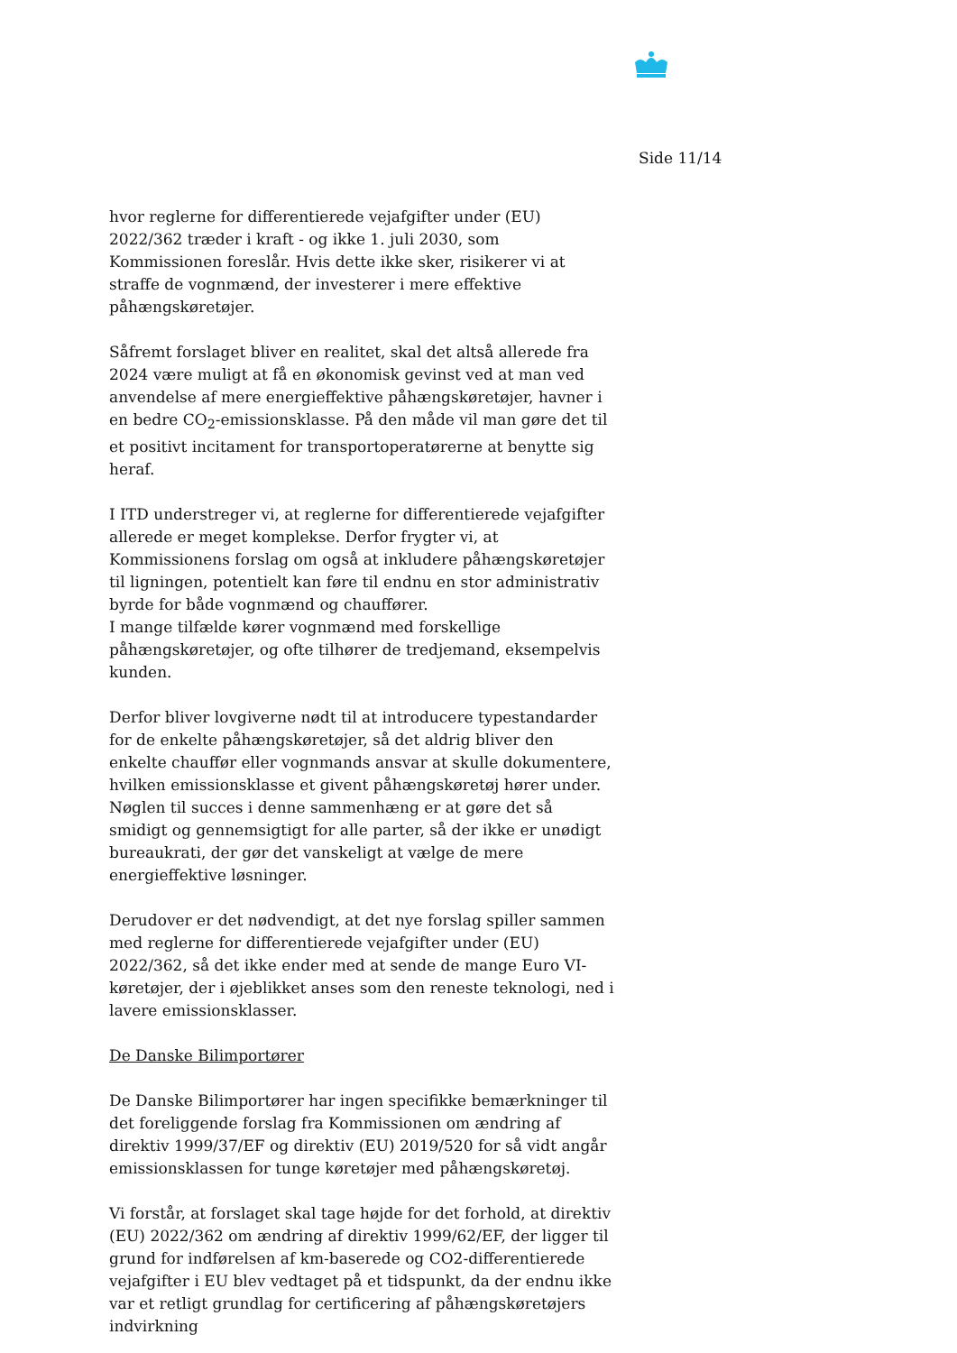Side 11/14
hvor reglerne for differentierede vejafgifter under (EU) 2022/362 træder i kraft - og ikke 1. juli 2030, som Kommissionen foreslår. Hvis dette ikke sker, risikerer vi at straffe de vognmænd, der investerer i mere effektive påhængskøretøjer.
Såfremt forslaget bliver en realitet, skal det altså allerede fra 2024 være muligt at få en økonomisk gevinst ved at man ved anvendelse af mere energieffektive påhængskøretøjer, havner i en bedre CO<sub>2</sub>-emissionsklasse. På den måde vil man gøre det til et positivt incitament for transportoperatørerne at benytte sig heraf.
I ITD understreger vi, at reglerne for differentierede vejafgifter allerede er meget komplekse. Derfor frygter vi, at Kommissionens forslag om også at inkludere påhængskøretøjer til ligningen, potentielt kan føre til endnu en stor administrativ byrde for både vognmænd og chauffører.
I mange tilfælde kører vognmænd med forskellige påhængskøretøjer, og ofte tilhører de tredjemand, eksempelvis kunden.
Derfor bliver lovgiverne nødt til at introducere typestandarder for de enkelte påhængskøretøjer, så det aldrig bliver den enkelte chauffør eller vognmands ansvar at skulle dokumentere, hvilken emissionsklasse et givent påhængskøretøj hører under. Nøglen til succes i denne sammenhæng er at gøre det så smidigt og gennemsigtigt for alle parter, så der ikke er unødigt bureaukrati, der gør det vanskeligt at vælge de mere energieffektive løsninger.
Derudover er det nødvendigt, at det nye forslag spiller sammen med reglerne for differentierede vejafgifter under (EU) 2022/362, så det ikke ender med at sende de mange Euro VI-køretøjer, der i øjeblikket anses som den reneste teknologi, ned i lavere emissionsklasser.
De Danske Bilimportører
De Danske Bilimportører har ingen specifikke bemærkninger til det foreliggende forslag fra Kommissionen om ændring af direktiv 1999/37/EF og direktiv (EU) 2019/520 for så vidt angår emissionsklassen for tunge køretøjer med påhængskøretøj.
Vi forstår, at forslaget skal tage højde for det forhold, at direktiv (EU) 2022/362 om ændring af direktiv 1999/62/EF, der ligger til grund for indførelsen af km-baserede og CO2-differentierede vejafgifter i EU blev vedtaget på et tidspunkt, da der endnu ikke var et retligt grundlag for certificering af påhængskøretøjers indvirkning